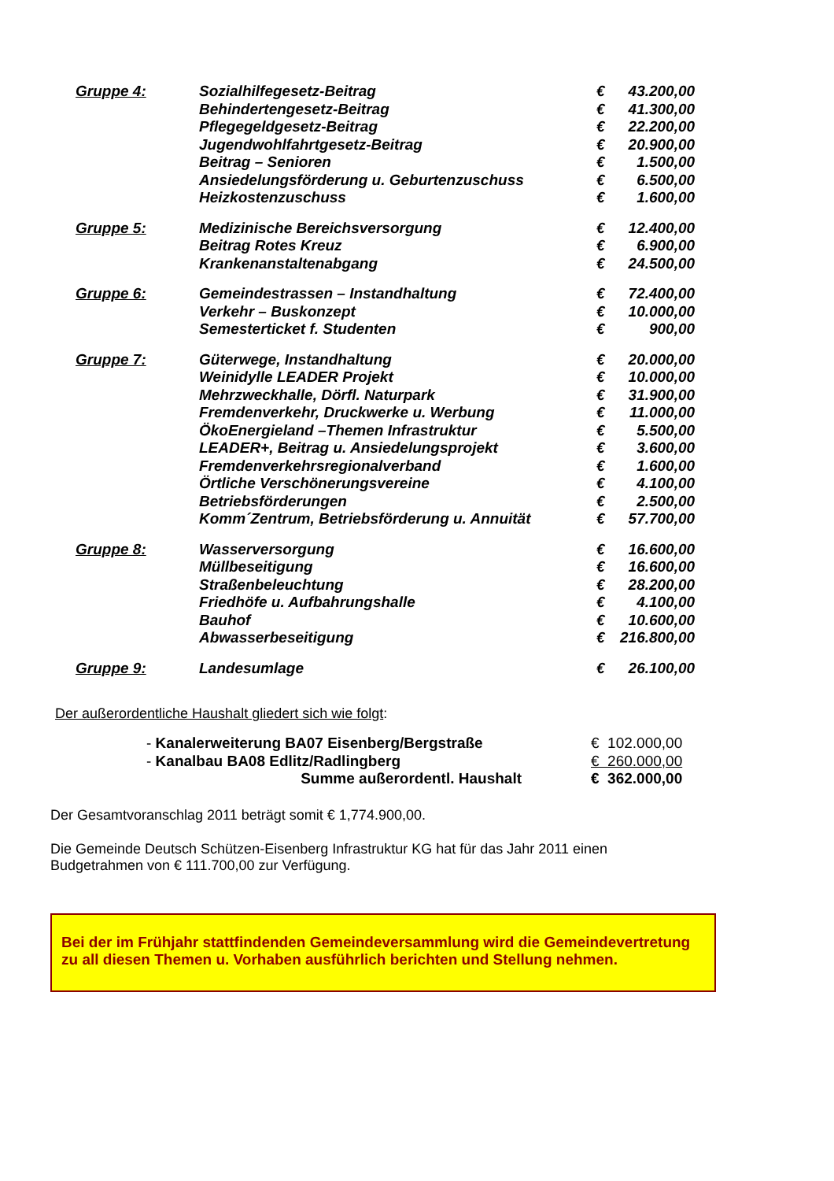| Gruppe 4: | Sozialhilfegesetz-Beitrag | € | 43.200,00 |
| | Behindertengesetz-Beitrag | € | 41.300,00 |
| | Pflegegeldgesetz-Beitrag | € | 22.200,00 |
| | Jugendwohlfahrtgesetz-Beitrag | € | 20.900,00 |
| | Beitrag – Senioren | € | 1.500,00 |
| | Ansiedelungsförderung u. Geburtenzuschuss | € | 6.500,00 |
| | Heizkostenzuschuss | € | 1.600,00 |
| Gruppe 5: | Medizinische Bereichsversorgung | € | 12.400,00 |
| | Beitrag Rotes Kreuz | € | 6.900,00 |
| | Krankenanstaltenabgang | € | 24.500,00 |
| Gruppe 6: | Gemeindestrassen – Instandhaltung | € | 72.400,00 |
| | Verkehr – Buskonzept | € | 10.000,00 |
| | Semesterticket f. Studenten | € | 900,00 |
| Gruppe 7: | Güterwege, Instandhaltung | € | 20.000,00 |
| | Weinidylle LEADER Projekt | € | 10.000,00 |
| | Mehrzweckhalle, Dörfl. Naturpark | € | 31.900,00 |
| | Fremdenverkehr, Druckwerke u. Werbung | € | 11.000,00 |
| | ÖkoEnergieland –Themen Infrastruktur | € | 5.500,00 |
| | LEADER+, Beitrag u. Ansiedelungsprojekt | € | 3.600,00 |
| | Fremdenverkehrsregionalverband | € | 1.600,00 |
| | Örtliche Verschönerungsvereine | € | 4.100,00 |
| | Betriebsförderungen | € | 2.500,00 |
| | Komm´Zentrum, Betriebsförderung u. Annuität | € | 57.700,00 |
| Gruppe 8: | Wasserversorgung | € | 16.600,00 |
| | Müllbeseitigung | € | 16.600,00 |
| | Straßenbeleuchtung | € | 28.200,00 |
| | Friedhöfe u. Aufbahrungshalle | € | 4.100,00 |
| | Bauhof | € | 10.600,00 |
| | Abwasserbeseitigung | € | 216.800,00 |
| Gruppe 9: | Landesumlage | € | 26.100,00 |
Der außerordentliche Haushalt gliedert sich wie folgt:
| - Kanalerweiterung BA07 Eisenberg/Bergstraße | € 102.000,00 |
| - Kanalbau BA08 Edlitz/Radlingberg | € 260.000,00 |
| Summe außerordentl. Haushalt | € 362.000,00 |
Der Gesamtvoranschlag 2011 beträgt somit € 1,774.900,00.
Die Gemeinde Deutsch Schützen-Eisenberg Infrastruktur KG hat für das Jahr 2011 einen
Budgetrahmen von € 111.700,00 zur Verfügung.
Bei der im Frühjahr stattfindenden Gemeindeversammlung wird die Gemeindevertretung zu all diesen Themen u. Vorhaben ausführlich berichten und Stellung nehmen.